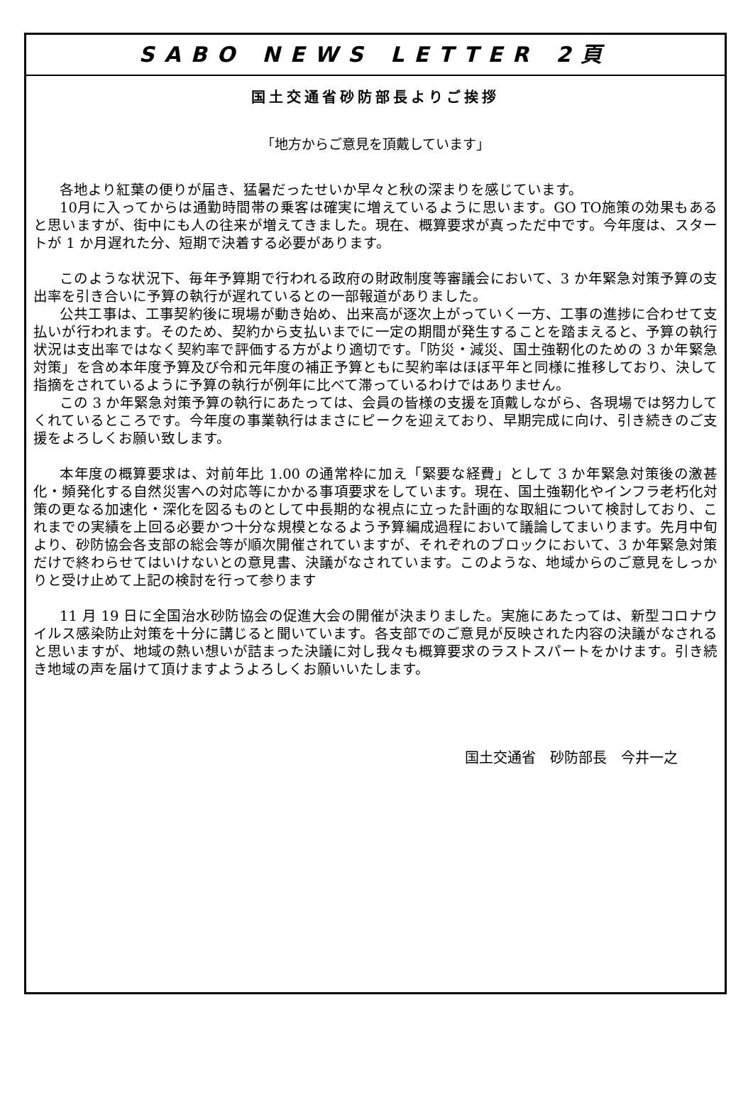SABO NEWS LETTER 2頁
国土交通省砂防部長よりご挨拶
「地方からご意見を頂戴しています」
各地より紅葉の便りが届き、猛暑だったせいか早々と秋の深まりを感じています。
10月に入ってからは通勤時間帯の乗客は確実に増えているように思います。GO TO施策の効果もあると思いますが、街中にも人の往来が増えてきました。現在、概算要求が真っただ中です。今年度は、スタートが 1 か月遅れた分、短期で決着する必要があります。
このような状況下、毎年予算期で行われる政府の財政制度等審議会において、3 か年緊急対策予算の支出率を引き合いに予算の執行が遅れているとの一部報道がありました。
公共工事は、工事契約後に現場が動き始め、出来高が逐次上がっていく一方、工事の進捗に合わせて支払いが行われます。そのため、契約から支払いまでに一定の期間が発生することを踏まえると、予算の執行状況は支出率ではなく契約率で評価する方がより適切です。「防災・減災、国土強靭化のための 3 か年緊急対策」を含め本年度予算及び令和元年度の補正予算ともに契約率はほぼ平年と同様に推移しており、決して指摘をされているように予算の執行が例年に比べて滞っているわけではありません。
この 3 か年緊急対策予算の執行にあたっては、会員の皆様の支援を頂戴しながら、各現場では努力してくれているところです。今年度の事業執行はまさにピークを迎えており、早期完成に向け、引き続きのご支援をよろしくお願い致します。
本年度の概算要求は、対前年比 1.00 の通常枠に加え「緊要な経費」として 3 か年緊急対策後の激甚化・頻発化する自然災害への対応等にかかる事項要求をしています。現在、国土強靭化やインフラ老朽化対策の更なる加速化・深化を図るものとして中長期的な視点に立った計画的な取組について検討しており、これまでの実績を上回る必要かつ十分な規模となるよう予算編成過程において議論してまいります。先月中旬より、砂防協会各支部の総会等が順次開催されていますが、それぞれのブロックにおいて、3 か年緊急対策だけで終わらせてはいけないとの意見書、決議がなされています。このような、地域からのご意見をしっかりと受け止めて上記の検討を行って参ります
11 月 19 日に全国治水砂防協会の促進大会の開催が決まりました。実施にあたっては、新型コロナウイルス感染防止対策を十分に講じると聞いています。各支部でのご意見が反映された内容の決議がなされると思いますが、地域の熱い想いが詰まった決議に対し我々も概算要求のラストスパートをかけます。引き続き地域の声を届けて頂けますようよろしくお願いいたします。
国土交通省　砂防部長　今井一之